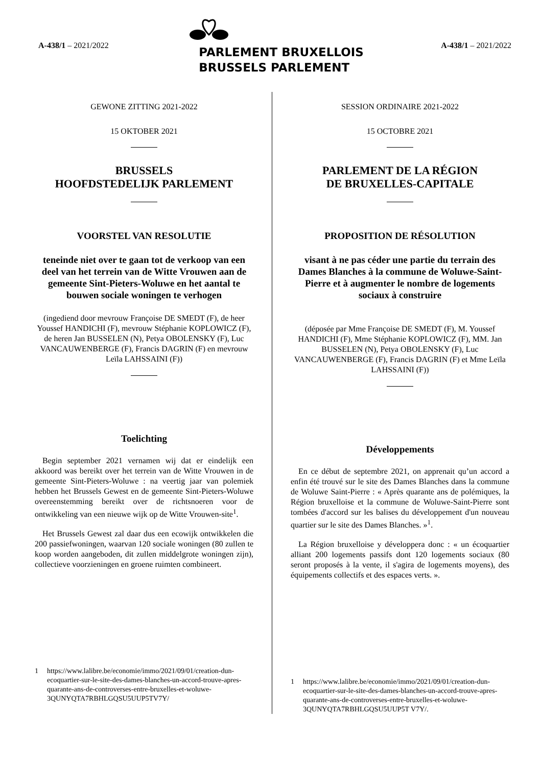A-438/1 – 2021/2022
PARLEMENT BRUXELLOIS
BRUSSELS PARLEMENT
A-438/1 – 2021/2022
GEWONE ZITTING 2021-2022
15 OKTOBER 2021
BRUSSELS
HOOFDSTEDELIJK PARLEMENT
VOORSTEL VAN RESOLUTIE
teneinde niet over te gaan tot de verkoop van een deel van het terrein van de Witte Vrouwen aan de gemeente Sint-Pieters-Woluwe en het aantal te bouwen sociale woningen te verhogen
(ingediend door mevrouw Françoise DE SMEDT (F), de heer Youssef HANDICHI (F), mevrouw Stéphanie KOPLOWICZ (F), de heren Jan BUSSELEN (N), Petya OBOLENSKY (F), Luc VANCAUWENBERGE (F), Francis DAGRIN (F) en mevrouw Leïla LAHSSAINI (F))
Toelichting
Begin september 2021 vernamen wij dat er eindelijk een akkoord was bereikt over het terrein van de Witte Vrouwen in de gemeente Sint-Pieters-Woluwe : na veertig jaar van polemiek hebben het Brussels Gewest en de gemeente Sint-Pieters-Woluwe overeenstemming bereikt over de richtsnoeren voor de ontwikkeling van een nieuwe wijk op de Witte Vrouwen-site<sup>1</sup>.
Het Brussels Gewest zal daar dus een ecowijk ontwikkelen die 200 passiefwoningen, waarvan 120 sociale woningen (80 zullen te koop worden aangeboden, dit zullen middelgrote woningen zijn), collectieve voorzieningen en groene ruimten combineert.
1 https://www.lalibre.be/economie/immo/2021/09/01/creation-dun-ecoquartier-sur-le-site-des-dames-blanches-un-accord-trouve-apres-quarante-ans-de-controverses-entre-bruxelles-et-woluwe-3QUNYQTA7RBHLGQSU5UUP5TV7Y/
SESSION ORDINAIRE 2021-2022
15 OCTOBRE 2021
PARLEMENT DE LA RÉGION
DE BRUXELLES-CAPITALE
PROPOSITION DE RÉSOLUTION
visant à ne pas céder une partie du terrain des Dames Blanches à la commune de Woluwe-Saint-Pierre et à augmenter le nombre de logements sociaux à construire
(déposée par Mme Françoise DE SMEDT (F), M. Youssef HANDICHI (F), Mme Stéphanie KOPLOWICZ (F), MM. Jan BUSSELEN (N), Petya OBOLENSKY (F), Luc VANCAUWENBERGE (F), Francis DAGRIN (F) et Mme Leïla LAHSSAINI (F))
Développements
En ce début de septembre 2021, on apprenait qu’un accord a enfin été trouvé sur le site des Dames Blanches dans la commune de Woluwe Saint-Pierre : « Après quarante ans de polémiques, la Région bruxelloise et la commune de Woluwe-Saint-Pierre sont tombées d'accord sur les balises du développement d'un nouveau quartier sur le site des Dames Blanches. »<sup>1</sup>.
La Région bruxelloise y développera donc : « un écoquartier alliant 200 logements passifs dont 120 logements sociaux (80 seront proposés à la vente, il s'agira de logements moyens), des équipements collectifs et des espaces verts. ».
1 https://www.lalibre.be/economie/immo/2021/09/01/creation-dun-ecoquartier-sur-le-site-des-dames-blanches-un-accord-trouve-apres-quarante-ans-de-controverses-entre-bruxelles-et-woluwe-3QUNYQTA7RBHLGQSU5UUP5T V7Y/.